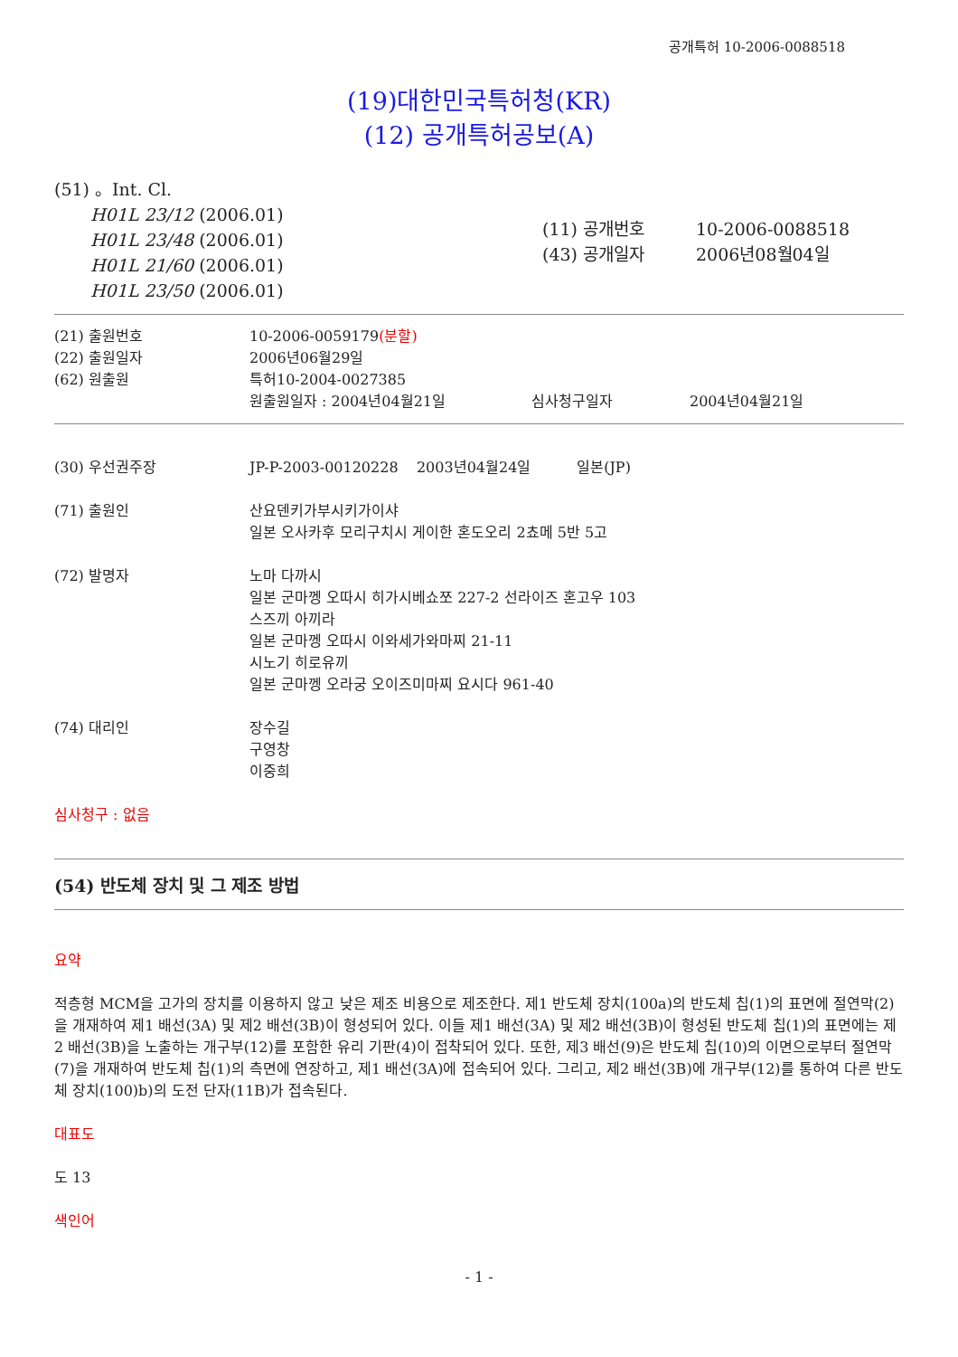공개특허 10-2006-0088518
(19)대한민국특허청(KR)
(12) 공개특허공보(A)
(51) 。Int. Cl.
H01L 23/12 (2006.01)
H01L 23/48 (2006.01)
H01L 21/60 (2006.01)
H01L 23/50 (2006.01)
(11) 공개번호 10-2006-0088518
(43) 공개일자 2006년08월04일
| (21) 출원번호 | 10-2006-0059179 (분할) |
| (22) 출원일자 | 2006년06월29일 |
| (62) 원출원 | 특허10-2004-0027385 |
| | 원출원일자 : 2004년04월21일 심사청구일자 2004년04월21일 |
| (30) 우선권주장 | JP-P-2003-00120228 2003년04월24일 일본(JP) |
| (71) 출원인 | 산요덴키가부시키가이샤 일본 오사카후 모리구치시 게이한 혼도오리 2쵸메 5반 5고 |
| (72) 발명자 | 노마 다까시 일본 군마껭 오따시 히가시베쇼쪼 227-2 선라이즈 혼고우 103 스즈끼 아끼라 일본 군마껭 오따시 이와세가와마찌 21-11 시노기 히로유끼 일본 군마껭 오라궁 오이즈미마찌 요시다 961-40 |
| (74) 대리인 | 장수길 구영창 이중희 |
심사청구 : 없음
(54) 반도체 장치 및 그 제조 방법
요약
적층형 MCM을 고가의 장치를 이용하지 않고 낮은 제조 비용으로 제조한다. 제1 반도체 장치(100a)의 반도체 칩(1)의 표면에 절연막(2)을 개재하여 제1 배선(3A) 및 제2 배선(3B)이 형성되어 있다. 이들 제1 배선(3A) 및 제2 배선(3B)이 형성된 반도체 칩(1)의 표면에는 제2 배선(3B)을 노출하는 개구부(12)를 포함한 유리 기판(4)이 접착되어 있다. 또한, 제3 배선(9)은 반도체 칩(10)의 이면으로부터 절연막(7)을 개재하여 반도체 칩(1)의 측면에 연장하고, 제1 배선(3A)에 접속되어 있다. 그리고, 제2 배선(3B)에 개구부(12)를 통하여 다른 반도체 장치(100)b)의 도전 단자(11B)가 접속된다.
대표도
도 13
색인어
- 1 -